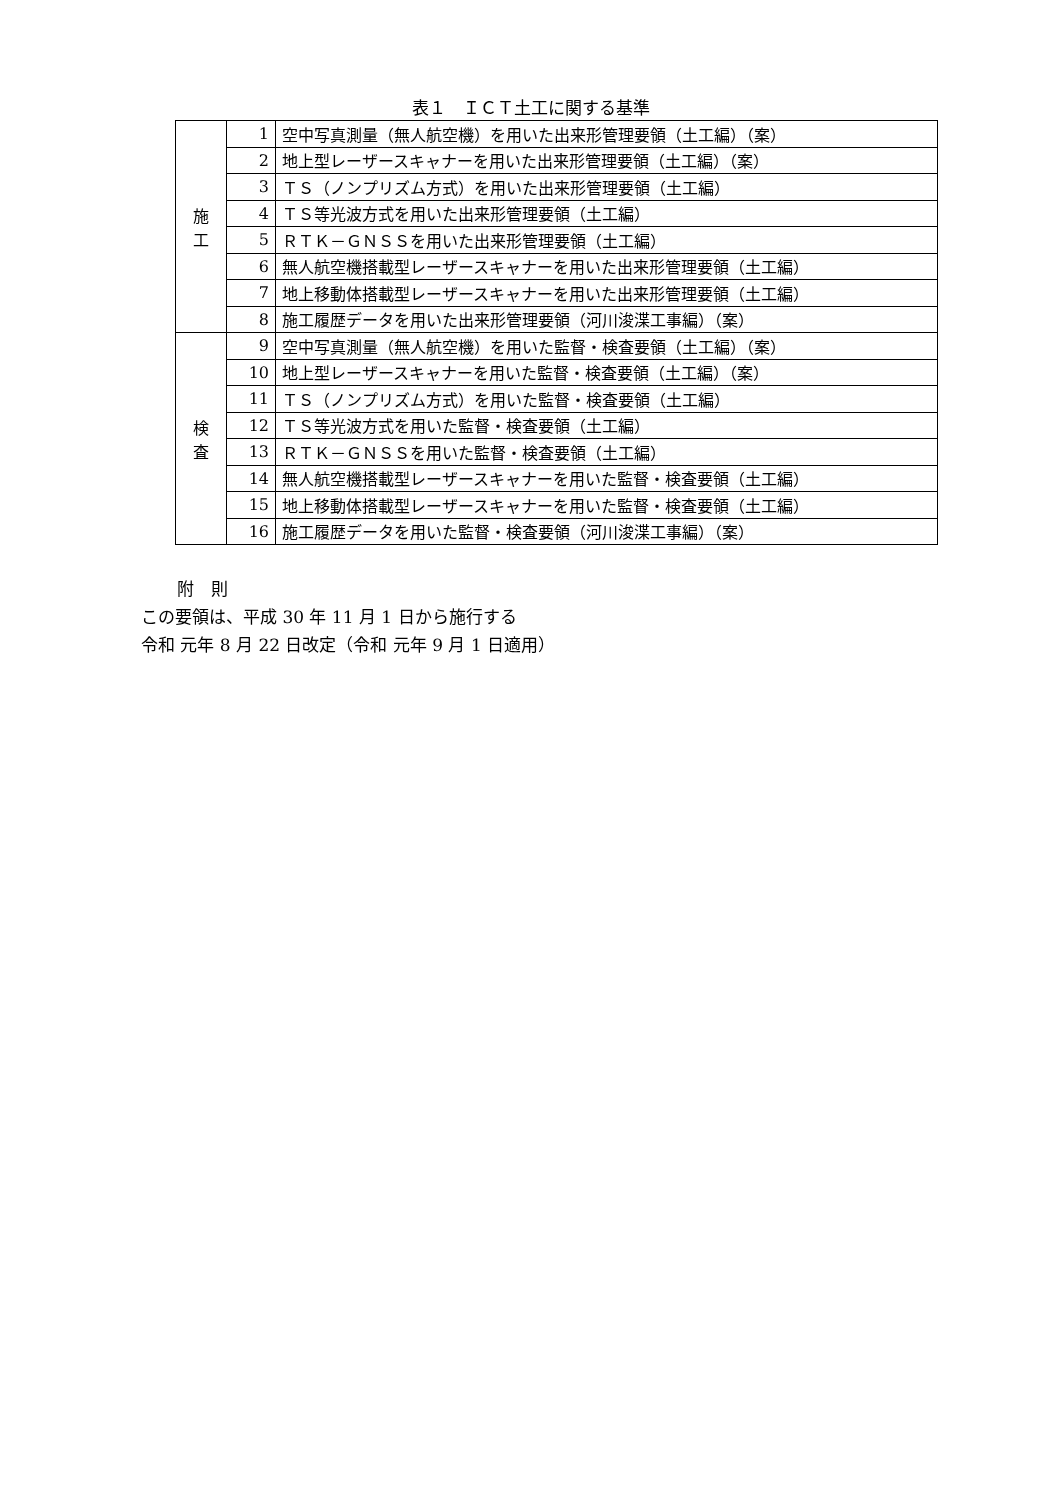表１　ＩＣＴ土工に関する基準
| 施 工 | 1 | 空中写真測量（無人航空機）を用いた出来形管理要領（土工編）（案） |
| | 2 | 地上型レーザースキャナーを用いた出来形管理要領（土工編）（案） |
| | 3 | ＴＳ（ノンプリズム方式）を用いた出来形管理要領（土工編） |
| | 4 | ＴＳ等光波方式を用いた出来形管理要領（土工編） |
| | 5 | ＲＴＫ－ＧＮＳＳを用いた出来形管理要領（土工編） |
| | 6 | 無人航空機搭載型レーザースキャナーを用いた出来形管理要領（土工編） |
| | 7 | 地上移動体搭載型レーザースキャナーを用いた出来形管理要領（土工編） |
| | 8 | 施工履歴データを用いた出来形管理要領（河川浚渫工事編）（案） |
| 検 査 | 9 | 空中写真測量（無人航空機）を用いた監督・検査要領（土工編）（案） |
| | 10 | 地上型レーザースキャナーを用いた監督・検査要領（土工編）（案） |
| | 11 | ＴＳ（ノンプリズム方式）を用いた監督・検査要領（土工編） |
| | 12 | ＴＳ等光波方式を用いた監督・検査要領（土工編） |
| | 13 | ＲＴＫ－ＧＮＳＳを用いた監督・検査要領（土工編） |
| | 14 | 無人航空機搭載型レーザースキャナーを用いた監督・検査要領（土工編） |
| | 15 | 地上移動体搭載型レーザースキャナーを用いた監督・検査要領（土工編） |
| | 16 | 施工履歴データを用いた監督・検査要領（河川浚渫工事編）（案） |
附　則
この要領は、平成 30 年 11 月 1 日から施行する
令和 元年 8 月 22 日改定（令和 元年 9 月 1 日適用）